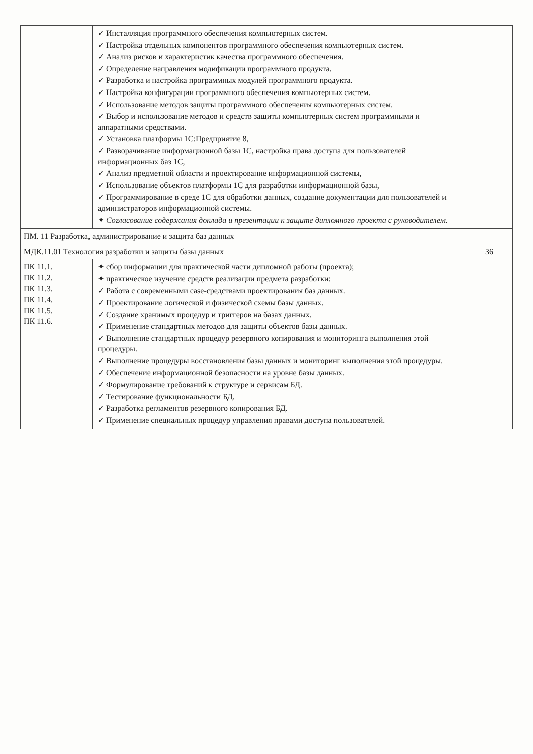| | ✓ Инсталляция программного обеспечения компьютерных систем. ✓ Настройка отдельных компонентов программного обеспечения компьютерных систем. ✓ Анализ рисков и характеристик качества программного обеспечения. ✓ Определение направления модификации программного продукта. ✓ Разработка и настройка программных модулей программного продукта. ✓ Настройка конфигурации программного обеспечения компьютерных систем. ✓ Использование методов защиты программного обеспечения компьютерных систем. ✓ Выбор и использование методов и средств защиты компьютерных систем программными и аппаратными средствами. ✓ Установка платформы 1С:Предприятие 8, ✓ Разворачивание информационной базы 1С, настройка права доступа для пользователей информационных баз 1С, ✓ Анализ предметной области и проектирование информационной системы, ✓ Использование объектов платформы 1С для разработки информационной базы, ✓ Программирование в среде 1С для обработки данных, создание документации для пользователей и администраторов информационной системы. ✦ Согласование содержания доклада и презентации к защите дипломного проекта с руководителем. | |
| ПМ. 11 Разработка, администрирование и защита баз данных | | |
| МДК.11.01 Технология разработки и защиты базы данных | | 36 |
| ПК 11.1. ПК 11.2. ПК 11.3. ПК 11.4. ПК 11.5. ПК 11.6. | ✦ сбор информации для практической части дипломной работы (проекта); ✦ практическое изучение средств реализации предмета разработки: ✓ Работа с современными case-средствами проектирования баз данных. ✓ Проектирование логической и физической схемы базы данных. ✓ Создание хранимых процедур и триггеров на базах данных. ✓ Применение стандартных методов для защиты объектов базы данных. ✓ Выполнение стандартных процедур резервного копирования и мониторинга выполнения этой процедуры. ✓ Выполнение процедуры восстановления базы данных и мониторинг выполнения этой процедуры. ✓ Обеспечение информационной безопасности на уровне базы данных. ✓ Формулирование требований к структуре и сервисам БД. ✓ Тестирование функциональности БД. ✓ Разработка регламентов резервного копирования БД. ✓ Применение специальных процедур управления правами доступа пользователей. | |